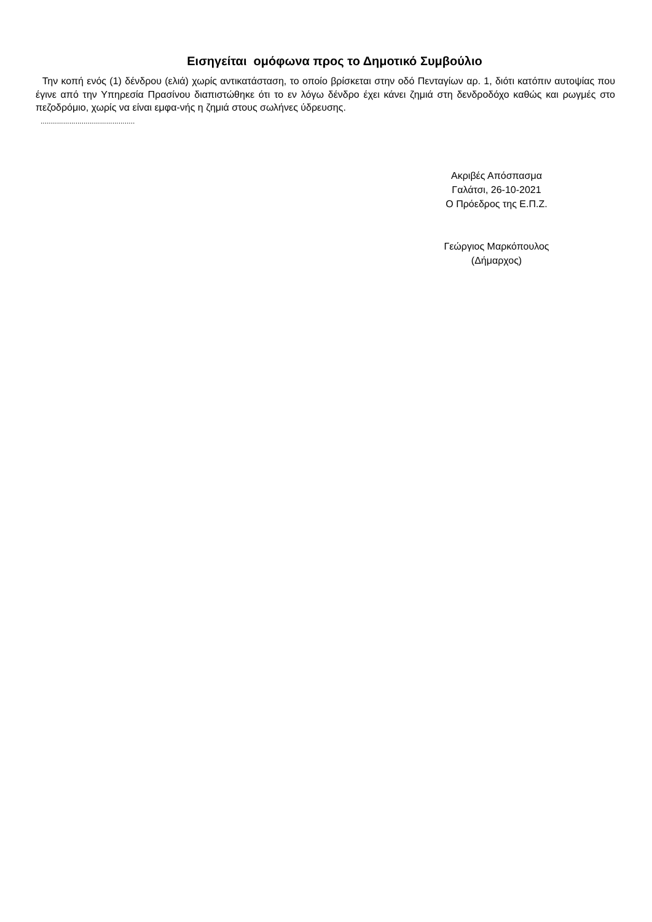Εισηγείται ομόφωνα προς το Δημοτικό Συμβούλιο
Την κοπή ενός (1) δένδρου (ελιά) χωρίς αντικατάσταση, το οποίο βρίσκεται στην οδό Πενταγίων αρ. 1, διότι κατόπιν αυτοψίας που έγινε από την Υπηρεσία Πρασίνου διαπιστώθηκε ότι το εν λόγω δένδρο έχει κάνει ζημιά στη δενδροδόχο καθώς και ρωγμές στο πεζοδρόμιο, χωρίς να είναι εμφα-νής η ζημιά στους σωλήνες ύδρευσης.
..............................................
Ακριβές Απόσπασμα
Γαλάτσι, 26-10-2021
Ο Πρόεδρος της Ε.Π.Ζ.
Γεώργιος Μαρκόπουλος
(Δήμαρχος)